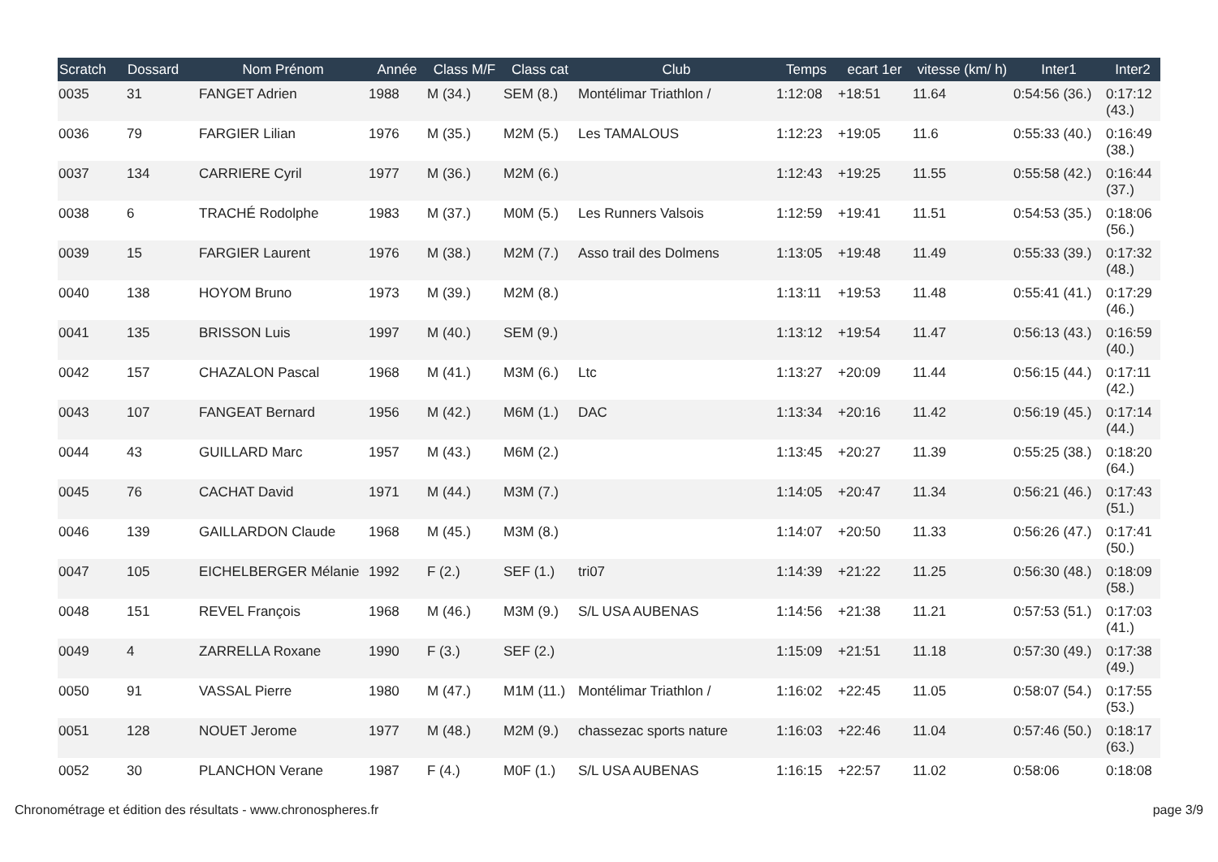| Scratch | Dossard | Nom Prénom | Année | Class M/F | Class cat | Club | Temps | ecart 1er | vitesse (km/ h) | Inter1 | Inter2 |
| --- | --- | --- | --- | --- | --- | --- | --- | --- | --- | --- | --- |
| 0035 | 31 | FANGET Adrien | 1988 | M (34.) | SEM (8.) | Montélimar Triathlon / | 1:12:08 | +18:51 | 11.64 | 0:54:56 (36.) | 0:17:12 (43.) |
| 0036 | 79 | FARGIER Lilian | 1976 | M (35.) | M2M (5.) | Les TAMALOUS | 1:12:23 | +19:05 | 11.6 | 0:55:33 (40.) | 0:16:49 (38.) |
| 0037 | 134 | CARRIERE Cyril | 1977 | M (36.) | M2M (6.) | | 1:12:43 | +19:25 | 11.55 | 0:55:58 (42.) | 0:16:44 (37.) |
| 0038 | 6 | TRACHÉ Rodolphe | 1983 | M (37.) | M0M (5.) | Les Runners Valsois | 1:12:59 | +19:41 | 11.51 | 0:54:53 (35.) | 0:18:06 (56.) |
| 0039 | 15 | FARGIER Laurent | 1976 | M (38.) | M2M (7.) | Asso trail des Dolmens | 1:13:05 | +19:48 | 11.49 | 0:55:33 (39.) | 0:17:32 (48.) |
| 0040 | 138 | HOYOM Bruno | 1973 | M (39.) | M2M (8.) | | 1:13:11 | +19:53 | 11.48 | 0:55:41 (41.) | 0:17:29 (46.) |
| 0041 | 135 | BRISSON Luis | 1997 | M (40.) | SEM (9.) | | 1:13:12 | +19:54 | 11.47 | 0:56:13 (43.) | 0:16:59 (40.) |
| 0042 | 157 | CHAZALON Pascal | 1968 | M (41.) | M3M (6.) | Ltc | 1:13:27 | +20:09 | 11.44 | 0:56:15 (44.) | 0:17:11 (42.) |
| 0043 | 107 | FANGEAT Bernard | 1956 | M (42.) | M6M (1.) | DAC | 1:13:34 | +20:16 | 11.42 | 0:56:19 (45.) | 0:17:14 (44.) |
| 0044 | 43 | GUILLARD Marc | 1957 | M (43.) | M6M (2.) | | 1:13:45 | +20:27 | 11.39 | 0:55:25 (38.) | 0:18:20 (64.) |
| 0045 | 76 | CACHAT David | 1971 | M (44.) | M3M (7.) | | 1:14:05 | +20:47 | 11.34 | 0:56:21 (46.) | 0:17:43 (51.) |
| 0046 | 139 | GAILLARDON Claude | 1968 | M (45.) | M3M (8.) | | 1:14:07 | +20:50 | 11.33 | 0:56:26 (47.) | 0:17:41 (50.) |
| 0047 | 105 | EICHELBERGER Mélanie | 1992 | F (2.) | SEF (1.) | tri07 | 1:14:39 | +21:22 | 11.25 | 0:56:30 (48.) | 0:18:09 (58.) |
| 0048 | 151 | REVEL François | 1968 | M (46.) | M3M (9.) | S/L USA AUBENAS | 1:14:56 | +21:38 | 11.21 | 0:57:53 (51.) | 0:17:03 (41.) |
| 0049 | 4 | ZARRELLA Roxane | 1990 | F (3.) | SEF (2.) | | 1:15:09 | +21:51 | 11.18 | 0:57:30 (49.) | 0:17:38 (49.) |
| 0050 | 91 | VASSAL Pierre | 1980 | M (47.) | M1M (11.) | Montélimar Triathlon / | 1:16:02 | +22:45 | 11.05 | 0:58:07 (54.) | 0:17:55 (53.) |
| 0051 | 128 | NOUET Jerome | 1977 | M (48.) | M2M (9.) | chassezac sports nature | 1:16:03 | +22:46 | 11.04 | 0:57:46 (50.) | 0:18:17 (63.) |
| 0052 | 30 | PLANCHON Verane | 1987 | F (4.) | M0F (1.) | S/L USA AUBENAS | 1:16:15 | +22:57 | 11.02 | 0:58:06 | 0:18:08 |
Chronométrage et édition des résultats - www.chronospheres.fr
page 3/9